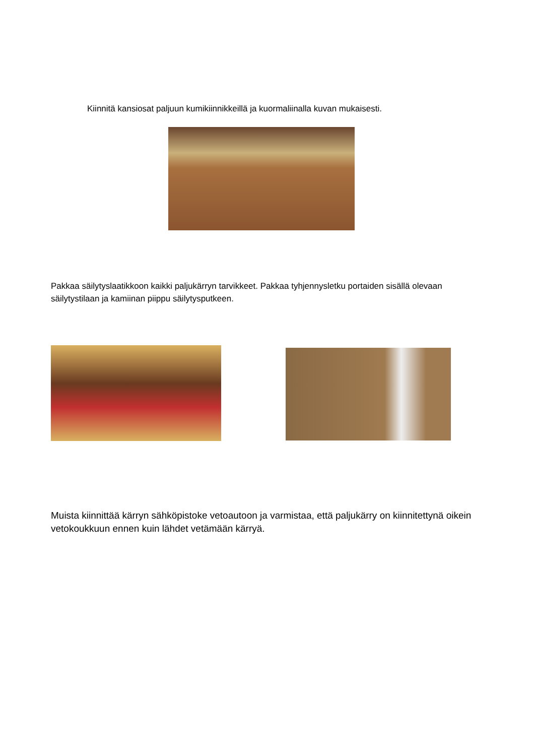Kiinnitä kansiosat paljuun kumikiinnikkeillä ja kuormaliinalla kuvan mukaisesti.
Pakkaa säilytyslaatikkoon kaikki paljukärryn tarvikkeet. Pakkaa tyhjennysletku portaiden sisällä olevaan säilytystilaan ja kamiinan piippu säilytysputkeen.
Muista kiinnittää kärryn sähköpistoke vetoautoon ja varmistaa, että paljukärry on kiinnitettynä oikein vetokoukkuun ennen kuin lähdet vetämään kärryä.